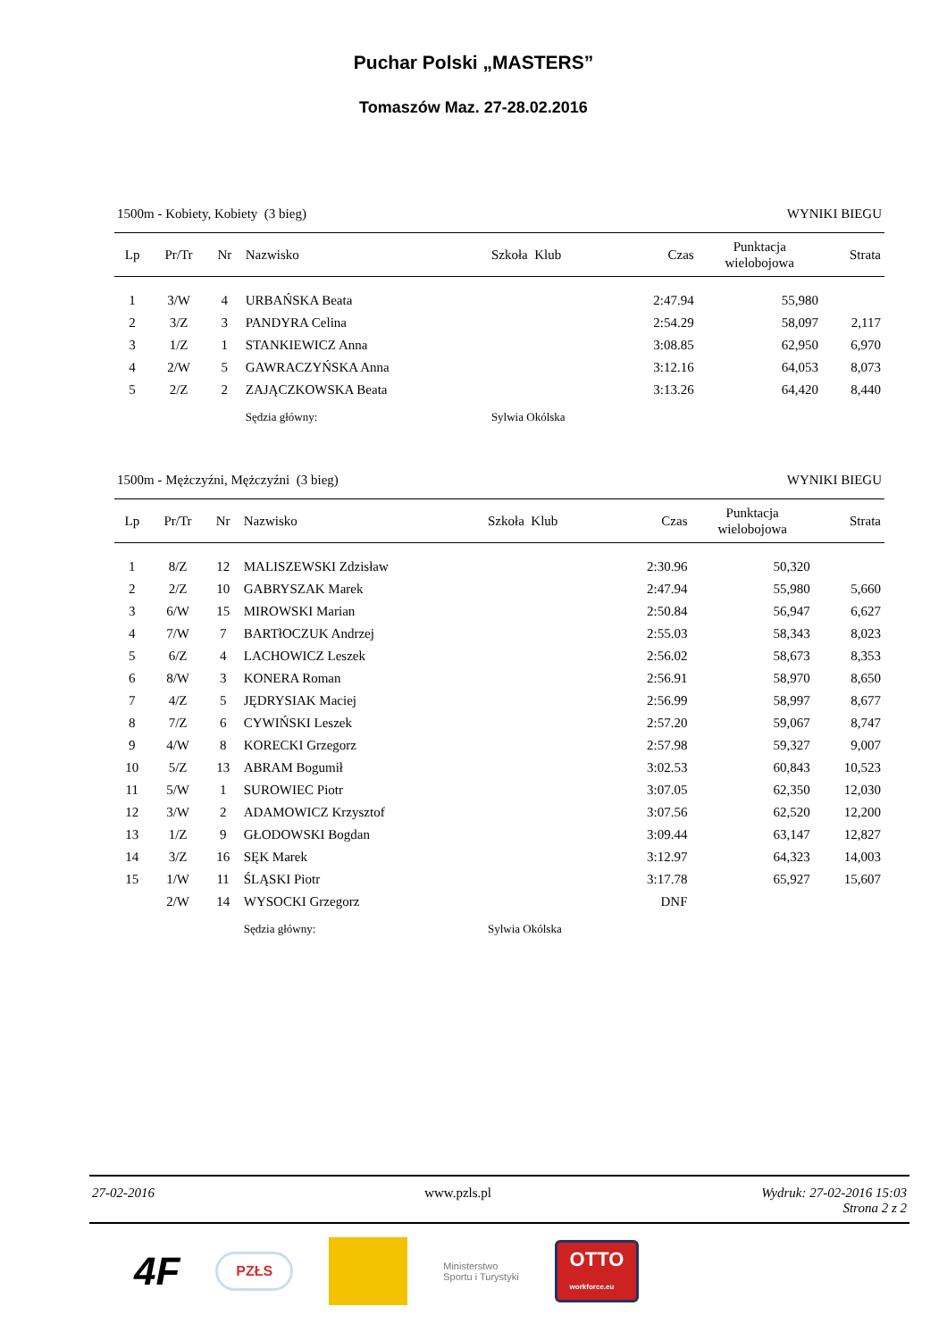Puchar Polski „MASTERS”
Tomaszów Maz. 27-28.02.2016
1500m - Kobiety, Kobiety (3 bieg) WYNIKI BIEGU
| Lp | Pr/Tr | Nr | Nazwisko | Szkoła Klub | Czas | Punktacja wielobojowa | Strata |
| --- | --- | --- | --- | --- | --- | --- | --- |
| 1 | 3/W | 4 | URBAŃSKA Beata | | 2:47.94 | 55,980 | |
| 2 | 3/Z | 3 | PANDYRA Celina | | 2:54.29 | 58,097 | 2,117 |
| 3 | 1/Z | 1 | STANKIEWICZ Anna | | 3:08.85 | 62,950 | 6,970 |
| 4 | 2/W | 5 | GAWRACZYŃSKA Anna | | 3:12.16 | 64,053 | 8,073 |
| 5 | 2/Z | 2 | ZAJĄCZKOWSKA Beata | | 3:13.26 | 64,420 | 8,440 |
| | | | Sędzia główny: | Sylwia Okólska | | | |
1500m - Mężczyźni, Mężczyźni (3 bieg) WYNIKI BIEGU
| Lp | Pr/Tr | Nr | Nazwisko | Szkoła Klub | Czas | Punktacja wielobojowa | Strata |
| --- | --- | --- | --- | --- | --- | --- | --- |
| 1 | 8/Z | 12 | MALISZEWSKI Zdzisław | | 2:30.96 | 50,320 | |
| 2 | 2/Z | 10 | GABRYSZAK Marek | | 2:47.94 | 55,980 | 5,660 |
| 3 | 6/W | 15 | MIROWSKI Marian | | 2:50.84 | 56,947 | 6,627 |
| 4 | 7/W | 7 | BARTłOCZUK Andrzej | | 2:55.03 | 58,343 | 8,023 |
| 5 | 6/Z | 4 | LACHOWICZ Leszek | | 2:56.02 | 58,673 | 8,353 |
| 6 | 8/W | 3 | KONERA Roman | | 2:56.91 | 58,970 | 8,650 |
| 7 | 4/Z | 5 | JĘDRYSIAK Maciej | | 2:56.99 | 58,997 | 8,677 |
| 8 | 7/Z | 6 | CYWIŃSKI Leszek | | 2:57.20 | 59,067 | 8,747 |
| 9 | 4/W | 8 | KORECKI Grzegorz | | 2:57.98 | 59,327 | 9,007 |
| 10 | 5/Z | 13 | ABRAM Bogumił | | 3:02.53 | 60,843 | 10,523 |
| 11 | 5/W | 1 | SUROWIEC Piotr | | 3:07.05 | 62,350 | 12,030 |
| 12 | 3/W | 2 | ADAMOWICZ Krzysztof | | 3:07.56 | 62,520 | 12,200 |
| 13 | 1/Z | 9 | GŁODOWSKI Bogdan | | 3:09.44 | 63,147 | 12,827 |
| 14 | 3/Z | 16 | SĘK Marek | | 3:12.97 | 64,323 | 14,003 |
| 15 | 1/W | 11 | ŚLĄSKI Piotr | | 3:17.78 | 65,927 | 15,607 |
| | 2/W | 14 | WYSOCKI Grzegorz | | DNF | | |
| | | | Sędzia główny: | Sylwia Okólska | | | |
27-02-2016 www.pzls.pl Wydruk: 27-02-2016 15:03
Strona 2 z 2
4F PZŁS Ministerstwo
Sportu i Turystyki OTTO
workforce.eu